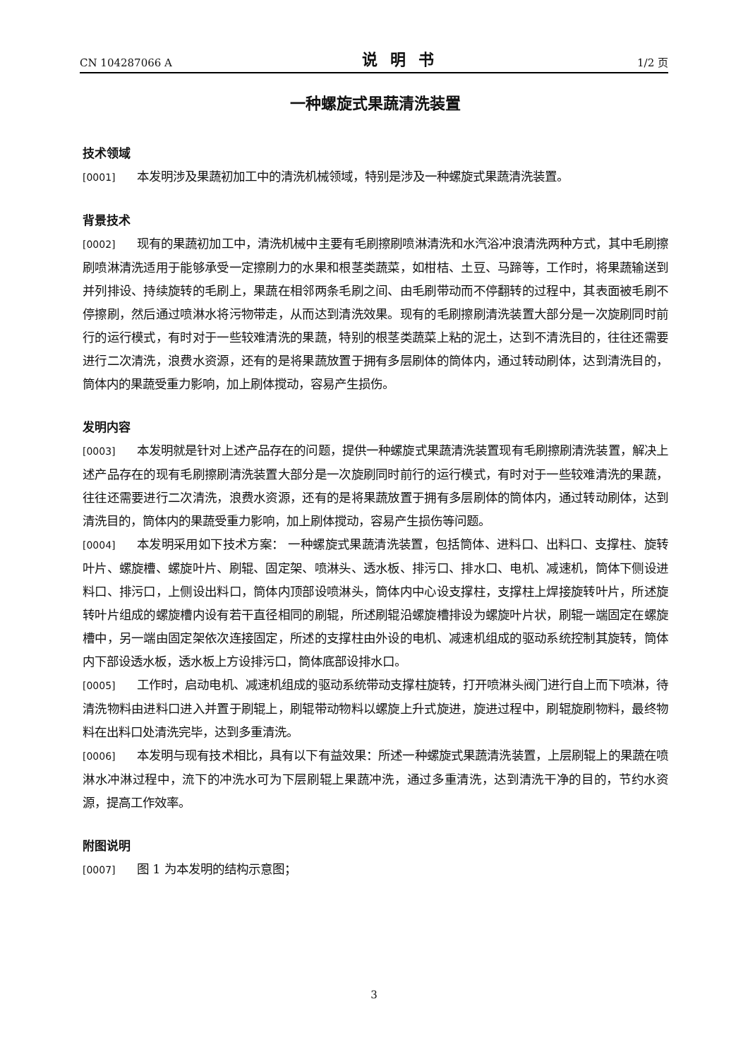CN 104287066 A 说明书 1/2 页
一种螺旋式果蔬清洗装置
技术领域
[0001] 本发明涉及果蔬初加工中的清洗机械领域，特别是涉及一种螺旋式果蔬清洗装置。
背景技术
[0002] 现有的果蔬初加工中，清洗机械中主要有毛刷擦刷喷淋清洗和水汽浴冲浪清洗两种方式，其中毛刷擦刷喷淋清洗适用于能够承受一定擦刷力的水果和根茎类蔬菜，如柑桔、土豆、马蹄等，工作时，将果蔬输送到并列排设、持续旋转的毛刷上，果蔬在相邻两条毛刷之间、由毛刷带动而不停翻转的过程中，其表面被毛刷不停擦刷，然后通过喷淋水将污物带走，从而达到清洗效果。现有的毛刷擦刷清洗装置大部分是一次旋刷同时前行的运行模式，有时对于一些较难清洗的果蔬，特别的根茎类蔬菜上粘的泥土，达到不清洗目的，往往还需要进行二次清洗，浪费水资源，还有的是将果蔬放置于拥有多层刷体的筒体内，通过转动刷体，达到清洗目的，筒体内的果蔬受重力影响，加上刷体搅动，容易产生损伤。
发明内容
[0003] 本发明就是针对上述产品存在的问题，提供一种螺旋式果蔬清洗装置现有毛刷擦刷清洗装置，解决上述产品存在的现有毛刷擦刷清洗装置大部分是一次旋刷同时前行的运行模式，有时对于一些较难清洗的果蔬，往往还需要进行二次清洗，浪费水资源，还有的是将果蔬放置于拥有多层刷体的筒体内，通过转动刷体，达到清洗目的，筒体内的果蔬受重力影响，加上刷体搅动，容易产生损伤等问题。
[0004] 本发明采用如下技术方案： 一种螺旋式果蔬清洗装置，包括筒体、进料口、出料口、支撑柱、旋转叶片、螺旋槽、螺旋叶片、刷辊、固定架、喷淋头、透水板、排污口、排水口、电机、减速机，筒体下侧设进料口、排污口，上侧设出料口，筒体内顶部设喷淋头，筒体内中心设支撑柱，支撑柱上焊接旋转叶片，所述旋转叶片组成的螺旋槽内设有若干直径相同的刷辊，所述刷辊沿螺旋槽排设为螺旋叶片状，刷辊一端固定在螺旋槽中，另一端由固定架依次连接固定，所述的支撑柱由外设的电机、减速机组成的驱动系统控制其旋转，筒体内下部设透水板，透水板上方设排污口，筒体底部设排水口。
[0005] 工作时，启动电机、减速机组成的驱动系统带动支撑柱旋转，打开喷淋头阀门进行自上而下喷淋，待清洗物料由进料口进入并置于刷辊上，刷辊带动物料以螺旋上升式旋进，旋进过程中，刷辊旋刷物料，最终物料在出料口处清洗完毕，达到多重清洗。
[0006] 本发明与现有技术相比，具有以下有益效果：所述一种螺旋式果蔬清洗装置，上层刷辊上的果蔬在喷淋水冲淋过程中，流下的冲洗水可为下层刷辊上果蔬冲洗，通过多重清洗，达到清洗干净的目的，节约水资源，提高工作效率。
附图说明
[0007] 图 1 为本发明的结构示意图；
3